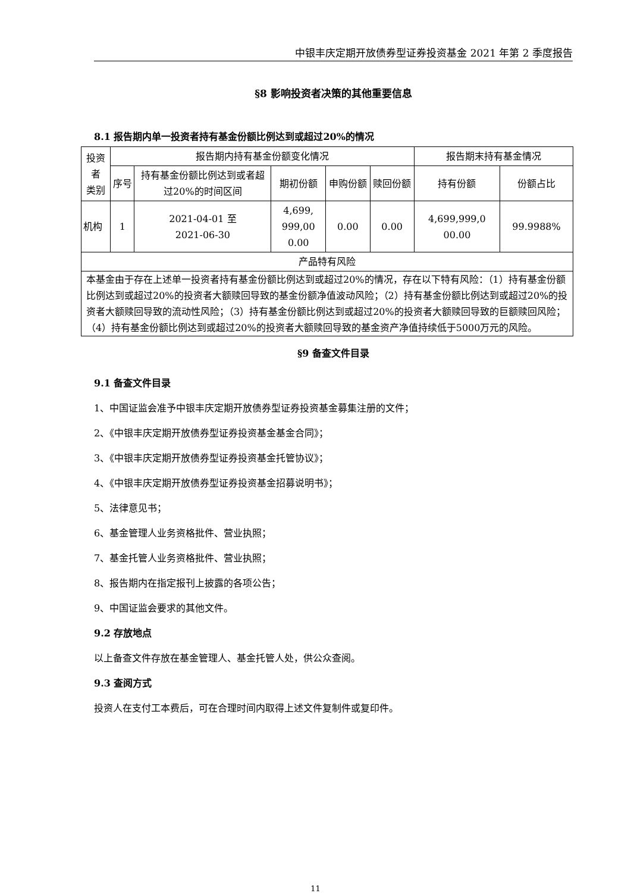中银丰庆定期开放债券型证券投资基金 2021 年第 2 季度报告
§8 影响投资者决策的其他重要信息
8.1 报告期内单一投资者持有基金份额比例达到或超过20%的情况
| 投资者 类别 | 报告期内持有基金份额变化情况 | | | | | 报告期末持有基金情况 | |
| --- | --- | --- | --- | --- | --- | --- | --- |
| | 序号 | 持有基金份额比例达到或者超过20%的时间区间 | 期初份额 | 申购份额 | 赎回份额 | 持有份额 | 份额占比 |
| 机构 | 1 | 2021-04-01 至 2021-06-30 | 4,699, 999,00 0.00 | 0.00 | 0.00 | 4,699,999,0 00.00 | 99.9988% |
| 产品特有风险 | | | | | | | |
| 本基金由于存在上述单一投资者持有基金份额比例达到或超过20%的情况，存在以下特有风险：（1）持有基金份额比例达到或超过20%的投资者大额赎回导致的基金份额净值波动风险；（2）持有基金份额比例达到或超过20%的投资者大额赎回导致的流动性风险；（3）持有基金份额比例达到或超过20%的投资者大额赎回导致的巨额赎回风险；（4）持有基金份额比例达到或超过20%的投资者大额赎回导致的基金资产净值持续低于5000万元的风险。 | | | | | | | |
§9 备查文件目录
9.1 备查文件目录
1、中国证监会准予中银丰庆定期开放债券型证券投资基金募集注册的文件；
2、《中银丰庆定期开放债券型证券投资基金基金合同》；
3、《中银丰庆定期开放债券型证券投资基金托管协议》；
4、《中银丰庆定期开放债券型证券投资基金招募说明书》；
5、法律意见书；
6、基金管理人业务资格批件、营业执照；
7、基金托管人业务资格批件、营业执照；
8、报告期内在指定报刊上披露的各项公告；
9、中国证监会要求的其他文件。
9.2 存放地点
以上备查文件存放在基金管理人、基金托管人处，供公众查阅。
9.3 查阅方式
投资人在支付工本费后，可在合理时间内取得上述文件复制件或复印件。
11